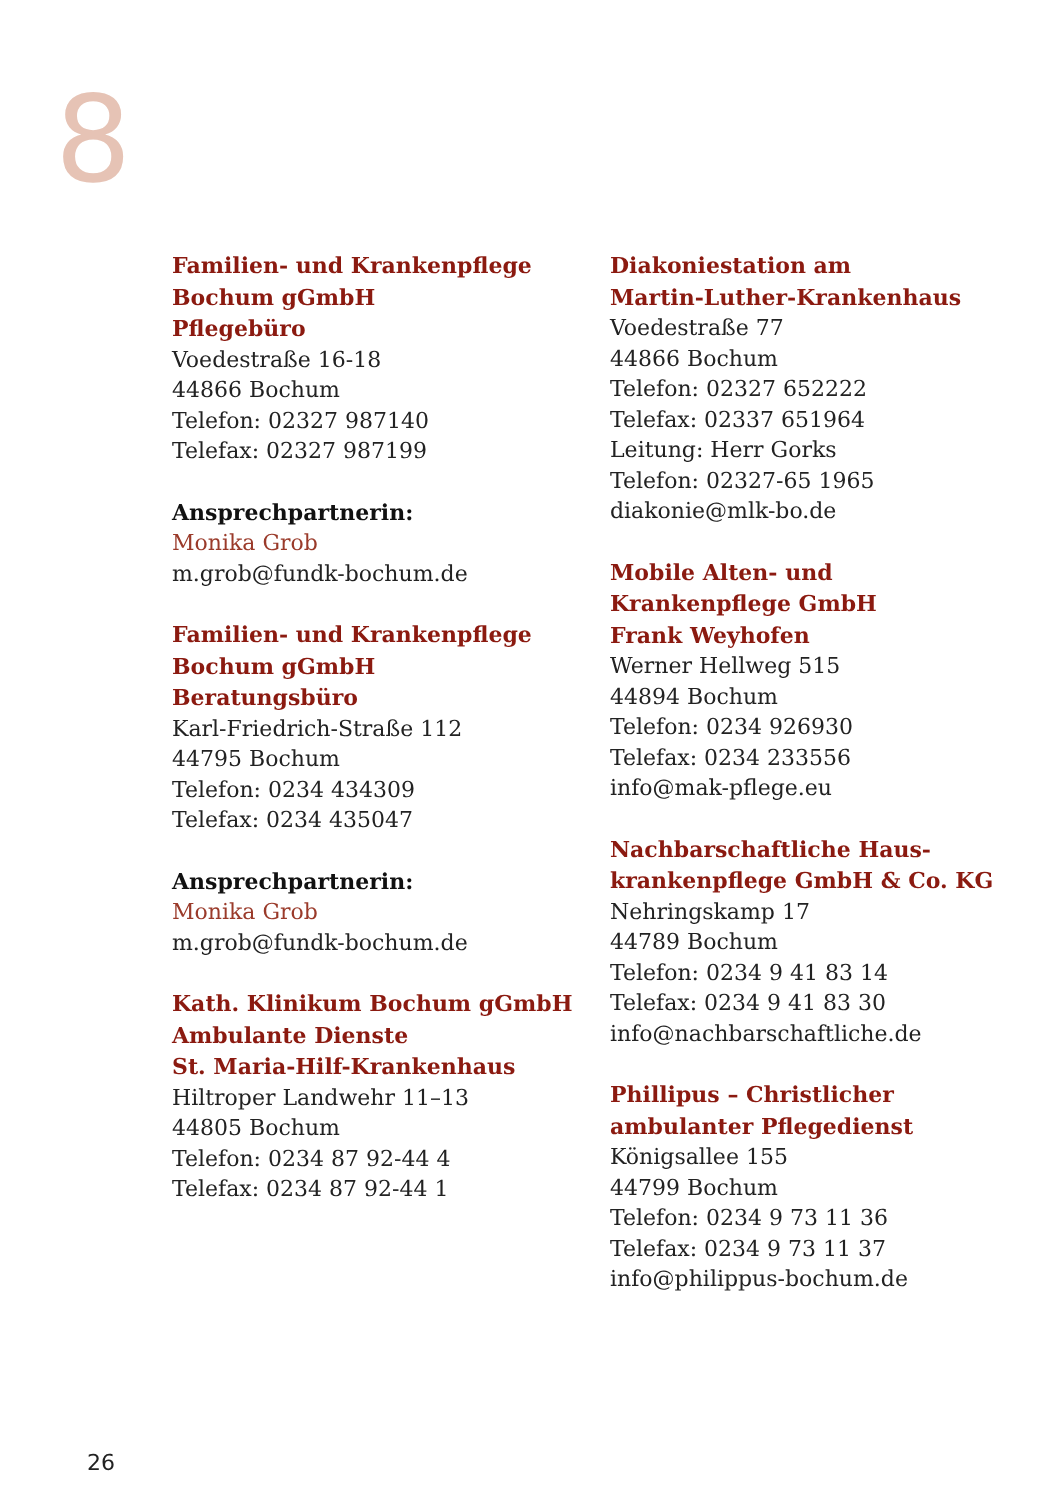8
Familien- und Krankenpflege
Bochum gGmbH
Pflegebüro
Voedestraße 16-18
44866 Bochum
Telefon: 02327 987140
Telefax: 02327 987199
Ansprechpartnerin:
Monika Grob
m.grob@fundk-bochum.de
Familien- und Krankenpflege
Bochum gGmbH
Beratungsbüro
Karl-Friedrich-Straße 112
44795 Bochum
Telefon: 0234 434309
Telefax: 0234 435047
Ansprechpartnerin:
Monika Grob
m.grob@fundk-bochum.de
Kath. Klinikum Bochum gGmbH
Ambulante Dienste
St. Maria-Hilf-Krankenhaus
Hiltroper Landwehr 11–13
44805 Bochum
Telefon: 0234 87 92-44 4
Telefax: 0234 87 92-44 1
Diakoniestation am
Martin-Luther-Krankenhaus
Voedestraße 77
44866 Bochum
Telefon: 02327 652222
Telefax: 02337 651964
Leitung: Herr Gorks
Telefon: 02327-65 1965
diakonie@mlk-bo.de
Mobile Alten- und
Krankenpflege GmbH
Frank Weyhofen
Werner Hellweg 515
44894 Bochum
Telefon: 0234 926930
Telefax: 0234 233556
info@mak-pflege.eu
Nachbarschaftliche Haus-
krankenpflege GmbH & Co. KG
Nehringskamp 17
44789 Bochum
Telefon: 0234 9 41 83 14
Telefax: 0234 9 41 83 30
info@nachbarschaftliche.de
Phillipus – Christlicher
ambulanter Pflegedienst
Königsallee 155
44799 Bochum
Telefon: 0234 9 73 11 36
Telefax: 0234 9 73 11 37
info@philippus-bochum.de
26